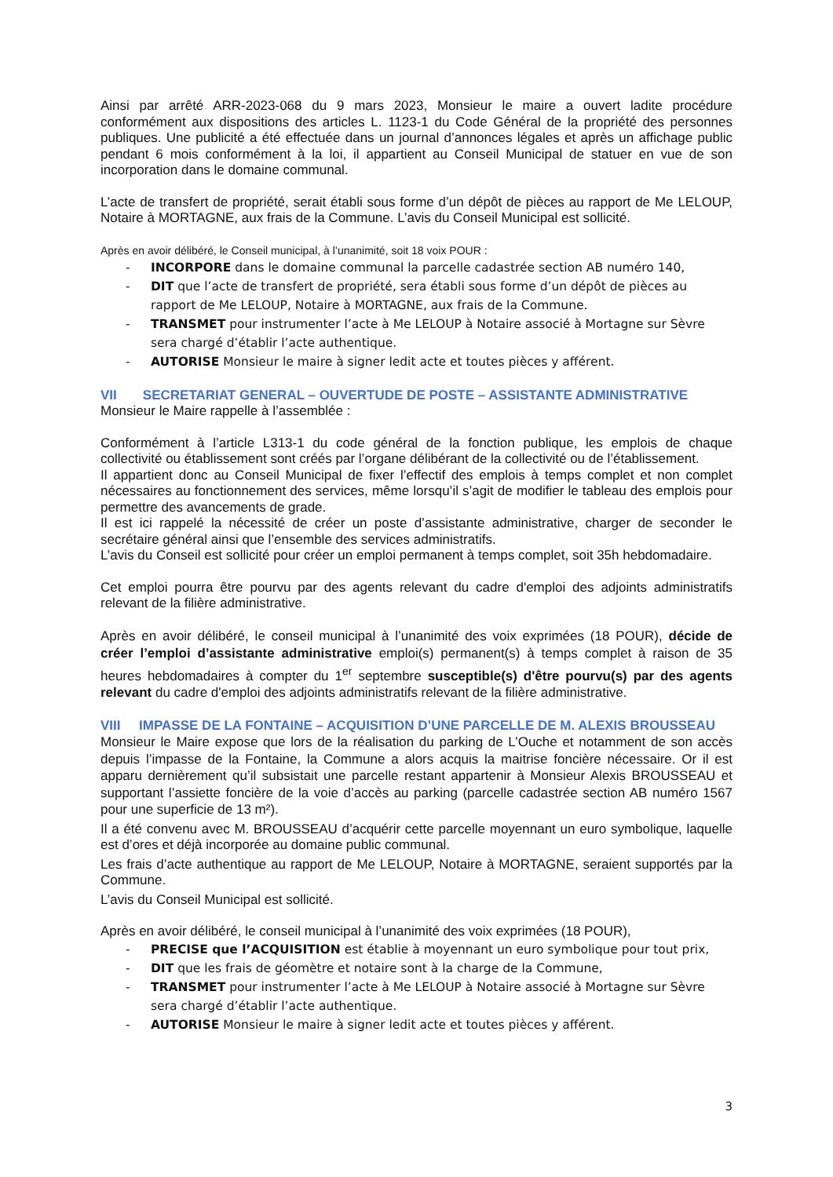Ainsi par arrêté ARR-2023-068 du 9 mars 2023, Monsieur le maire a ouvert ladite procédure conformément aux dispositions des articles L. 1123-1 du Code Général de la propriété des personnes publiques. Une publicité a été effectuée dans un journal d’annonces légales et après un affichage public pendant 6 mois conformément à la loi, il appartient au Conseil Municipal de statuer en vue de son incorporation dans le domaine communal.
L’acte de transfert de propriété, serait établi sous forme d’un dépôt de pièces au rapport de Me LELOUP, Notaire à MORTAGNE, aux frais de la Commune. L’avis du Conseil Municipal est sollicité.
Après en avoir délibéré, le Conseil municipal, à l’unanimité, soit 18 voix POUR :
- INCORPORE dans le domaine communal la parcelle cadastrée section AB numéro 140,
- DIT que l’acte de transfert de propriété, sera établi sous forme d’un dépôt de pièces au rapport de Me LELOUP, Notaire à MORTAGNE, aux frais de la Commune.
- TRANSMET pour instrumenter l’acte à Me LELOUP à Notaire associé à Mortagne sur Sèvre sera chargé d’établir l’acte authentique.
- AUTORISE Monsieur le maire à signer ledit acte et toutes pièces y afférent.
VII SECRETARIAT GENERAL – OUVERTUDE DE POSTE – ASSISTANTE ADMINISTRATIVE
Monsieur le Maire rappelle à l’assemblée :
Conformément à l’article L313-1 du code général de la fonction publique, les emplois de chaque collectivité ou établissement sont créés par l’organe délibérant de la collectivité ou de l’établissement.
Il appartient donc au Conseil Municipal de fixer l’effectif des emplois à temps complet et non complet nécessaires au fonctionnement des services, même lorsqu’il s’agit de modifier le tableau des emplois pour permettre des avancements de grade.
Il est ici rappelé la nécessité de créer un poste d’assistante administrative, charger de seconder le secrétaire général ainsi que l’ensemble des services administratifs.
L’avis du Conseil est sollicité pour créer un emploi permanent à temps complet, soit 35h hebdomadaire.
Cet emploi pourra être pourvu par des agents relevant du cadre d'emploi des adjoints administratifs relevant de la filière administrative.
Après en avoir délibéré, le conseil municipal à l’unanimité des voix exprimées (18 POUR), décide de créer l’emploi d’assistante administrative emploi(s) permanent(s) à temps complet à raison de 35 heures hebdomadaires à compter du 1<sup>er</sup> septembre susceptible(s) d'être pourvu(s) par des agents relevant du cadre d'emploi des adjoints administratifs relevant de la filière administrative.
VIII IMPASSE DE LA FONTAINE – ACQUISITION D’UNE PARCELLE DE M. ALEXIS BROUSSEAU
Monsieur le Maire expose que lors de la réalisation du parking de L’Ouche et notamment de son accès depuis l’impasse de la Fontaine, la Commune a alors acquis la maitrise foncière nécessaire. Or il est apparu dernièrement qu’il subsistait une parcelle restant appartenir à Monsieur Alexis BROUSSEAU et supportant l’assiette foncière de la voie d’accès au parking (parcelle cadastrée section AB numéro 1567 pour une superficie de 13 m²).
Il a été convenu avec M. BROUSSEAU d’acquérir cette parcelle moyennant un euro symbolique, laquelle est d’ores et déjà incorporée au domaine public communal.
Les frais d’acte authentique au rapport de Me LELOUP, Notaire à MORTAGNE, seraient supportés par la Commune.
L’avis du Conseil Municipal est sollicité.
Après en avoir délibéré, le conseil municipal à l’unanimité des voix exprimées (18 POUR),
- PRECISE que l’ACQUISITION est établie à moyennant un euro symbolique pour tout prix,
- DIT que les frais de géomètre et notaire sont à la charge de la Commune,
- TRANSMET pour instrumenter l’acte à Me LELOUP à Notaire associé à Mortagne sur Sèvre sera chargé d’établir l’acte authentique.
- AUTORISE Monsieur le maire à signer ledit acte et toutes pièces y afférent.
3